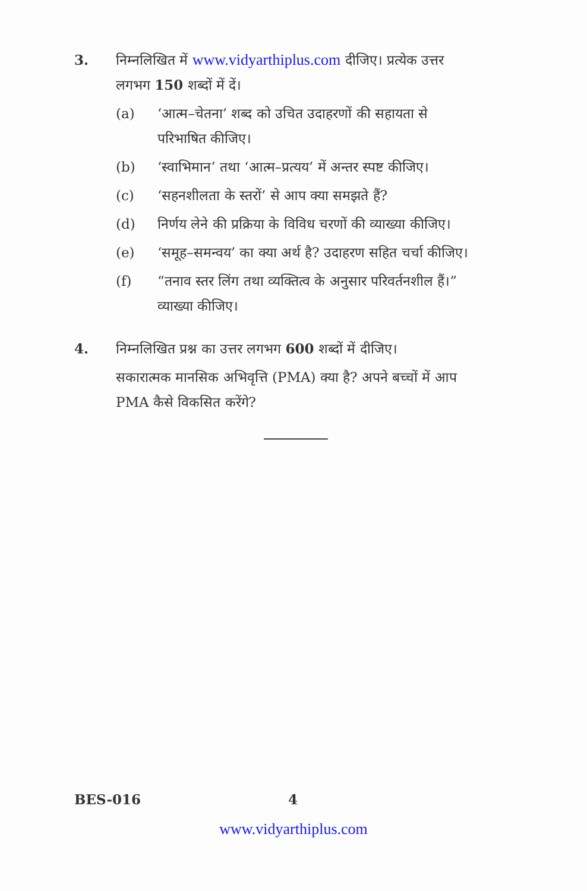3. निम्नलिखित में www.vidyarthiplus.com दीजिए। प्रत्येक उत्तर लगभग 150 शब्दों में दें।
(a) ‘आत्म–चेतना’ शब्द को उचित उदाहरणों की सहायता से परिभाषित कीजिए।
(b) ‘स्वाभिमान’ तथा ‘आत्म–प्रत्यय’ में अन्तर स्पष्ट कीजिए।
(c) ‘सहनशीलता के स्तरों’ से आप क्या समझते हैं?
(d) निर्णय लेने की प्रक्रिया के विविध चरणों की व्याख्या कीजिए।
(e) ‘समूह–समन्वय’ का क्या अर्थ है? उदाहरण सहित चर्चा कीजिए।
(f) “तनाव स्तर लिंग तथा व्यक्तित्व के अनुसार परिवर्तनशील हैं।” व्याख्या कीजिए।
4. निम्नलिखित प्रश्न का उत्तर लगभग 600 शब्दों में दीजिए।
सकारात्मक मानसिक अभिवृत्ति (PMA) क्या है? अपने बच्चों में आप PMA कैसे विकसित करेंगे?
BES-016 4
www.vidyarthiplus.com